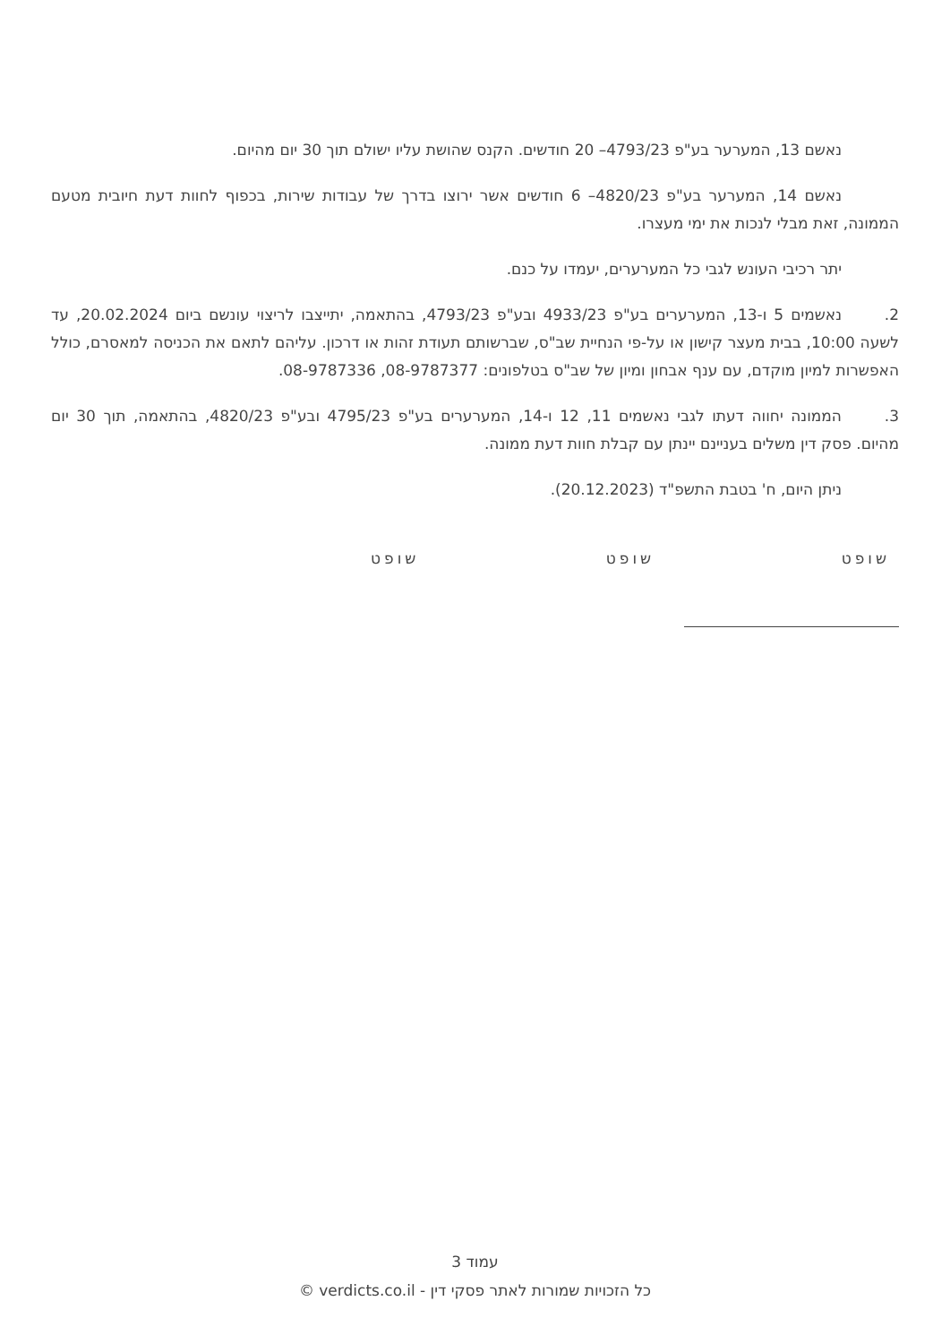נאשם 13, המערער בע"פ 4793/23– 20 חודשים. הקנס שהושת עליו ישולם תוך 30 יום מהיום.
נאשם 14, המערער בע"פ 4820/23– 6 חודשים אשר ירוצו בדרך של עבודות שירות, בכפוף לחוות דעת חיובית מטעם הממונה, זאת מבלי לנכות את ימי מעצרו.
יתר רכיבי העונש לגבי כל המערערים, יעמדו על כנם.
2. נאשמים 5 ו-13, המערערים בע"פ 4933/23 ובע"פ 4793/23, בהתאמה, יתייצבו לריצוי עונשם ביום 20.02.2024, עד לשעה 10:00, בבית מעצר קישון או על-פי הנחיית שב"ס, שברשותם תעודת זהות או דרכון. עליהם לתאם את הכניסה למאסרם, כולל האפשרות למיון מוקדם, עם ענף אבחון ומיון של שב"ס בטלפונים: 08-9787377, 08-9787336.
3. הממונה יחווה דעתו לגבי נאשמים 11, 12 ו-14, המערערים בע"פ 4795/23 ובע"פ 4820/23, בהתאמה, תוך 30 יום מהיום. פסק דין משלים בעניינם יינתן עם קבלת חוות דעת ממונה.
ניתן היום, ח' בטבת התשפ"ד (20.12.2023).
שופט שופט שופט
עמוד 3
כל הזכויות שמורות לאתר פסקי דין - verdicts.co.il ©